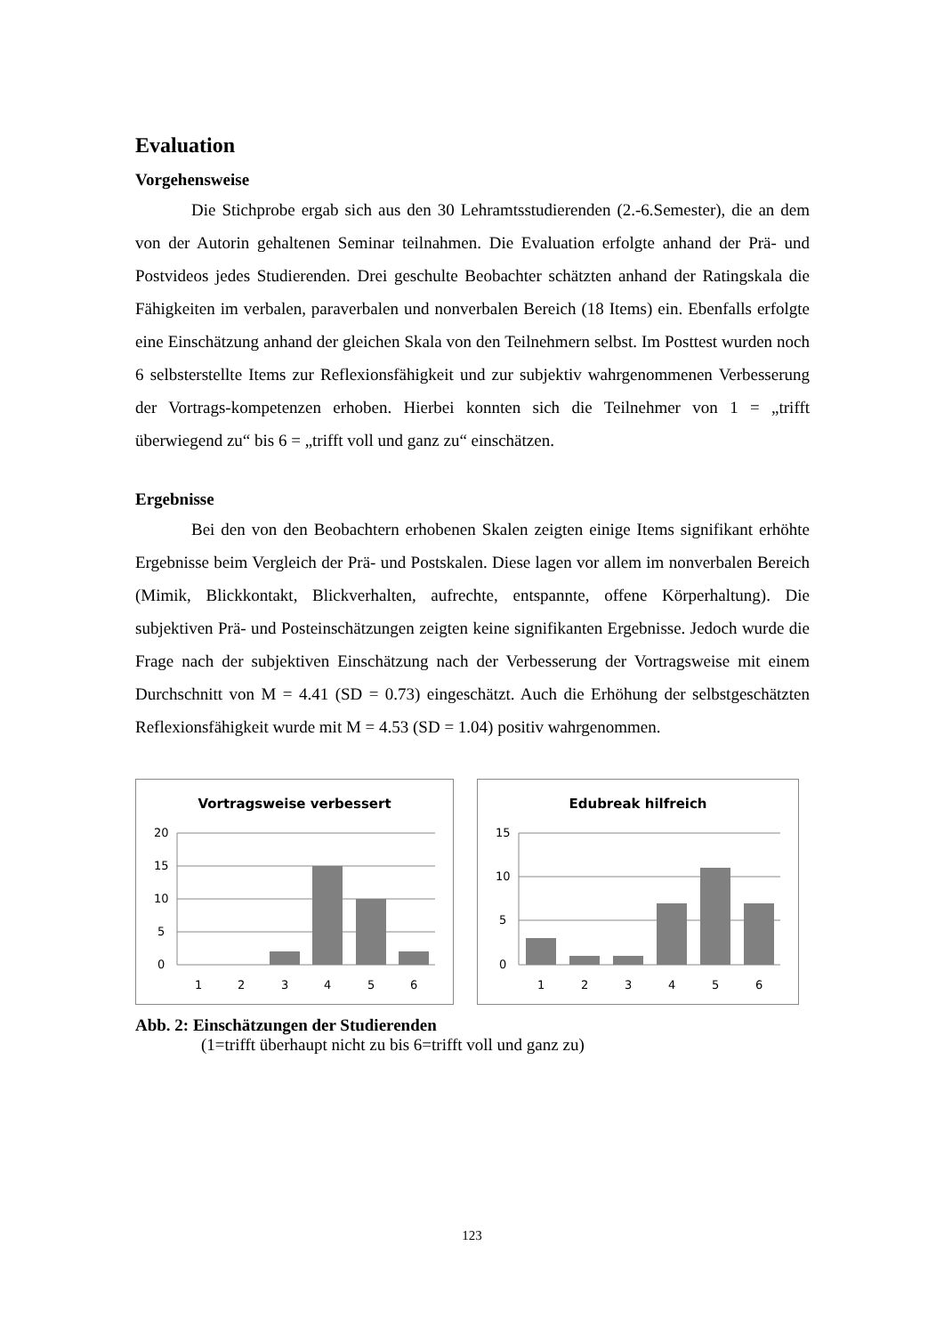Evaluation
Vorgehensweise
Die Stichprobe ergab sich aus den 30 Lehramtsstudierenden (2.-6.Semester), die an dem von der Autorin gehaltenen Seminar teilnahmen. Die Evaluation erfolgte anhand der Prä- und Postvideos jedes Studierenden. Drei geschulte Beobachter schätzten anhand der Ratingskala die Fähigkeiten im verbalen, paraverbalen und nonverbalen Bereich (18 Items) ein. Ebenfalls erfolgte eine Einschätzung anhand der gleichen Skala von den Teilnehmern selbst. Im Posttest wurden noch 6 selbsterstellte Items zur Reflexionsfähigkeit und zur subjektiv wahrgenommenen Verbesserung der Vortrags-kompetenzen erhoben. Hierbei konnten sich die Teilnehmer von 1 = „trifft überwiegend zu“ bis 6 = „trifft voll und ganz zu“ einschätzen.
Ergebnisse
Bei den von den Beobachtern erhobenen Skalen zeigten einige Items signifikant erhöhte Ergebnisse beim Vergleich der Prä- und Postskalen. Diese lagen vor allem im nonverbalen Bereich (Mimik, Blickkontakt, Blickverhalten, aufrechte, entspannte, offene Körperhaltung). Die subjektiven Prä- und Posteinschätzungen zeigten keine signifikanten Ergebnisse. Jedoch wurde die Frage nach der subjektiven Einschätzung nach der Verbesserung der Vortragsweise mit einem Durchschnitt von M = 4.41 (SD = 0.73) eingeschätzt. Auch die Erhöhung der selbstgeschätzten Reflexionsfähigkeit wurde mit M = 4.53 (SD = 1.04) positiv wahrgenommen.
Vortragsweise verbessert
20
15
10
5
0
1
2
3
4
5
6
Edubreak hilfreich
15
10
5
0
1
2
3
4
5
6
Abb. 2: Einschätzungen der Studierenden
(1=trifft überhaupt nicht zu bis 6=trifft voll und ganz zu)
123